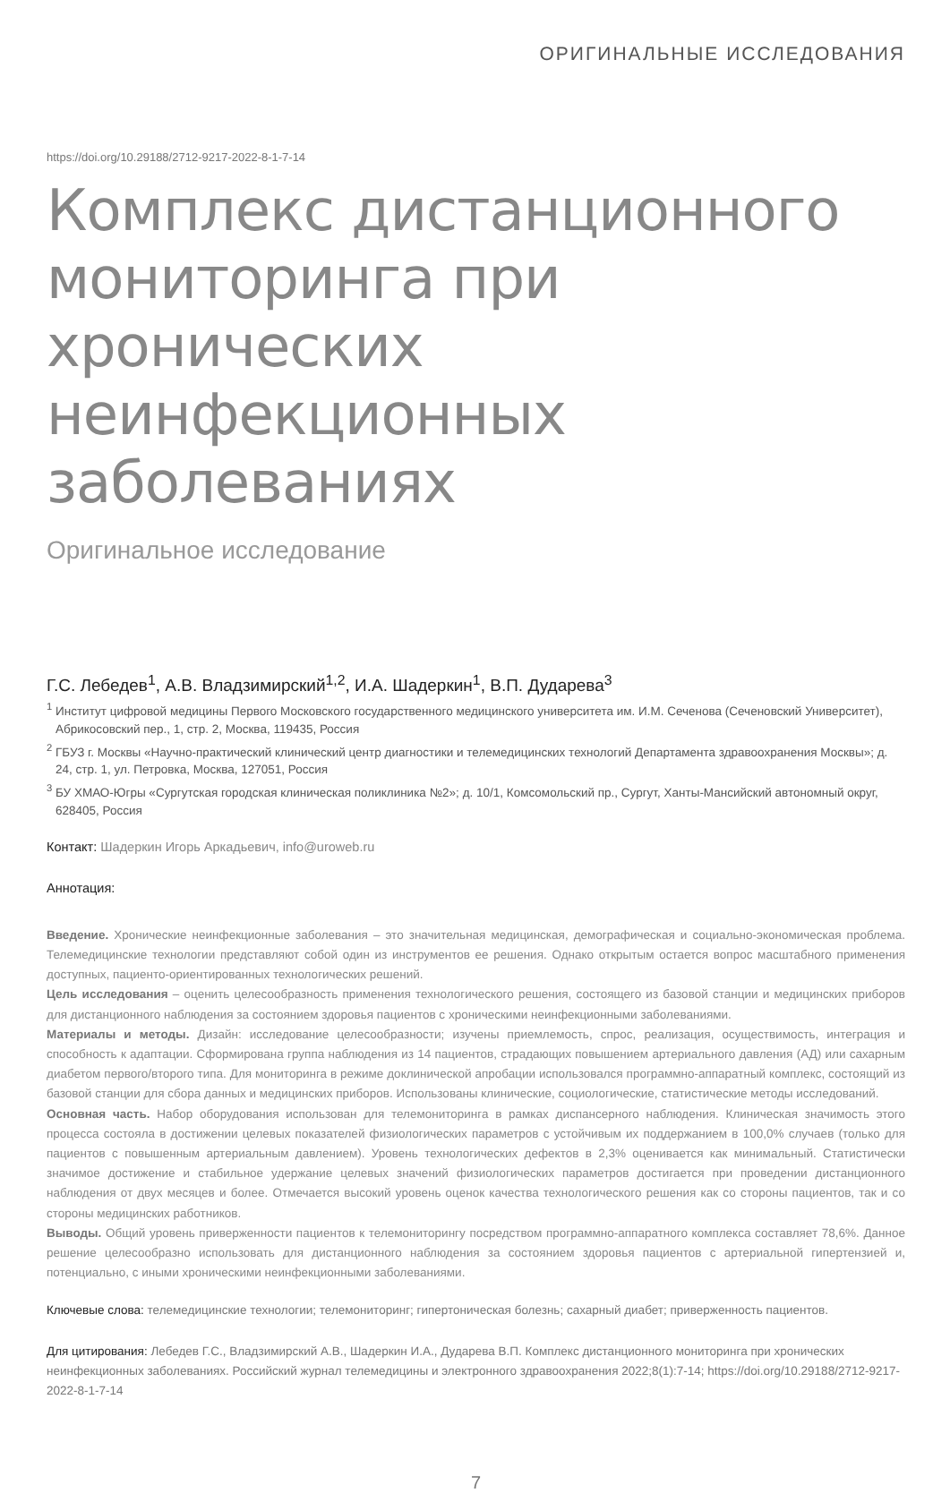ОРИГИНАЛЬНЫЕ ИССЛЕДОВАНИЯ
https://doi.org/10.29188/2712-9217-2022-8-1-7-14
Комплекс дистанционного мониторинга при хронических неинфекционных заболеваниях
Оригинальное исследование
Г.С. Лебедев<sup>1</sup>, А.В. Владзимирский<sup>1,2</sup>, И.А. Шадеркин<sup>1</sup>, В.П. Дударева<sup>3</sup>
<sup>1</sup> Институт цифровой медицины Первого Московского государственного медицинского университета им. И.М. Сеченова (Сеченовский Университет), Абрикосовский пер., 1, стр. 2, Москва, 119435, Россия
<sup>2</sup> ГБУЗ г. Москвы «Научно-практический клинический центр диагностики и телемедицинских технологий Департамента здравоохранения Москвы»; д. 24, стр. 1, ул. Петровка, Москва, 127051, Россия
<sup>3</sup> БУ ХМАО-Югры «Сургутская городская клиническая поликлиника №2»; д. 10/1, Комсомольский пр., Сургут, Ханты-Мансийский автономный округ, 628405, Россия
Контакт: Шадеркин Игорь Аркадьевич, info@uroweb.ru
Аннотация:
Введение. Хронические неинфекционные заболевания – это значительная медицинская, демографическая и социально-экономическая проблема. Телемедицинские технологии представляют собой один из инструментов ее решения. Однако открытым остается вопрос масштабного применения доступных, пациенто-ориентированных технологических решений.
Цель исследования – оценить целесообразность применения технологического решения, состоящего из базовой станции и медицинских приборов для дистанционного наблюдения за состоянием здоровья пациентов с хроническими неинфекционными заболеваниями.
Материалы и методы. Дизайн: исследование целесообразности; изучены приемлемость, спрос, реализация, осуществимость, интеграция и способность к адаптации. Сформирована группа наблюдения из 14 пациентов, страдающих повышением артериального давления (АД) или сахарным диабетом первого/второго типа. Для мониторинга в режиме доклинической апробации использовался программно-аппаратный комплекс, состоящий из базовой станции для сбора данных и медицинских приборов. Использованы клинические, социологические, статистические методы исследований.
Основная часть. Набор оборудования использован для телемониторинга в рамках диспансерного наблюдения. Клиническая значимость этого процесса состояла в достижении целевых показателей физиологических параметров с устойчивым их поддержанием в 100,0% случаев (только для пациентов с повышенным артериальным давлением). Уровень технологических дефектов в 2,3% оценивается как минимальный. Статистически значимое достижение и стабильное удержание целевых значений физиологических параметров достигается при проведении дистанционного наблюдения от двух месяцев и более. Отмечается высокий уровень оценок качества технологического решения как со стороны пациентов, так и со стороны медицинских работников.
Выводы. Общий уровень приверженности пациентов к телемониторингу посредством программно-аппаратного комплекса составляет 78,6%. Данное решение целесообразно использовать для дистанционного наблюдения за состоянием здоровья пациентов с артериальной гипертензией и, потенциально, с иными хроническими неинфекционными заболеваниями.
Ключевые слова: телемедицинские технологии; телемониторинг; гипертоническая болезнь; сахарный диабет; приверженность пациентов.
Для цитирования: Лебедев Г.С., Владзимирский А.В., Шадеркин И.А., Дударева В.П. Комплекс дистанционного мониторинга при хронических неинфекционных заболеваниях. Российский журнал телемедицины и электронного здравоохранения 2022;8(1):7-14; https://doi.org/10.29188/2712-9217-2022-8-1-7-14
7